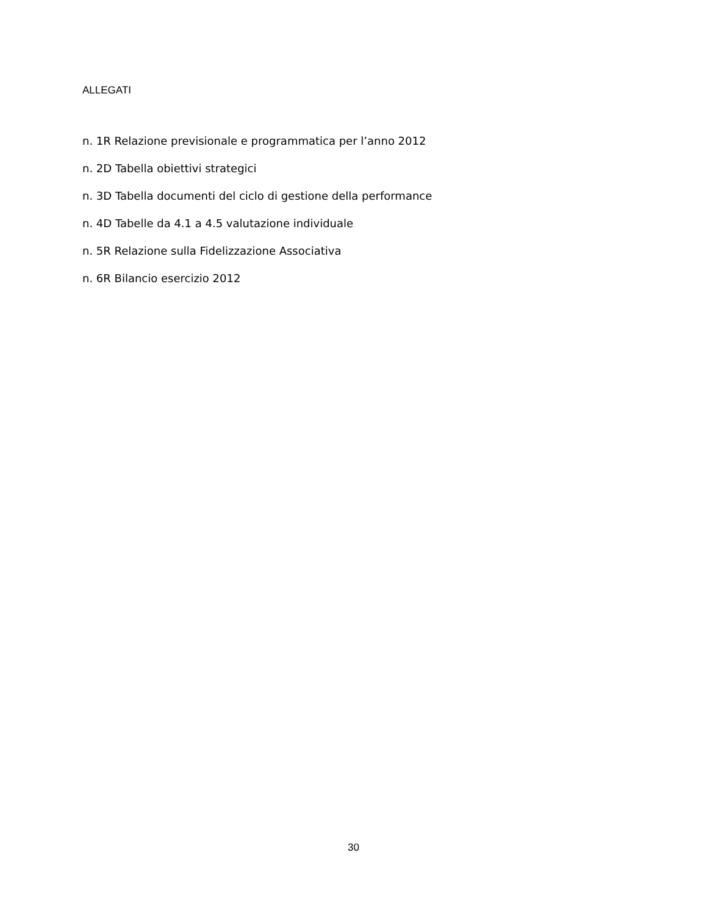ALLEGATI
n. 1R Relazione previsionale e programmatica per l’anno 2012
n. 2D Tabella obiettivi strategici
n. 3D Tabella documenti del ciclo di gestione della performance
n. 4D Tabelle da 4.1 a 4.5 valutazione individuale
n. 5R Relazione sulla Fidelizzazione Associativa
n. 6R Bilancio esercizio 2012
30